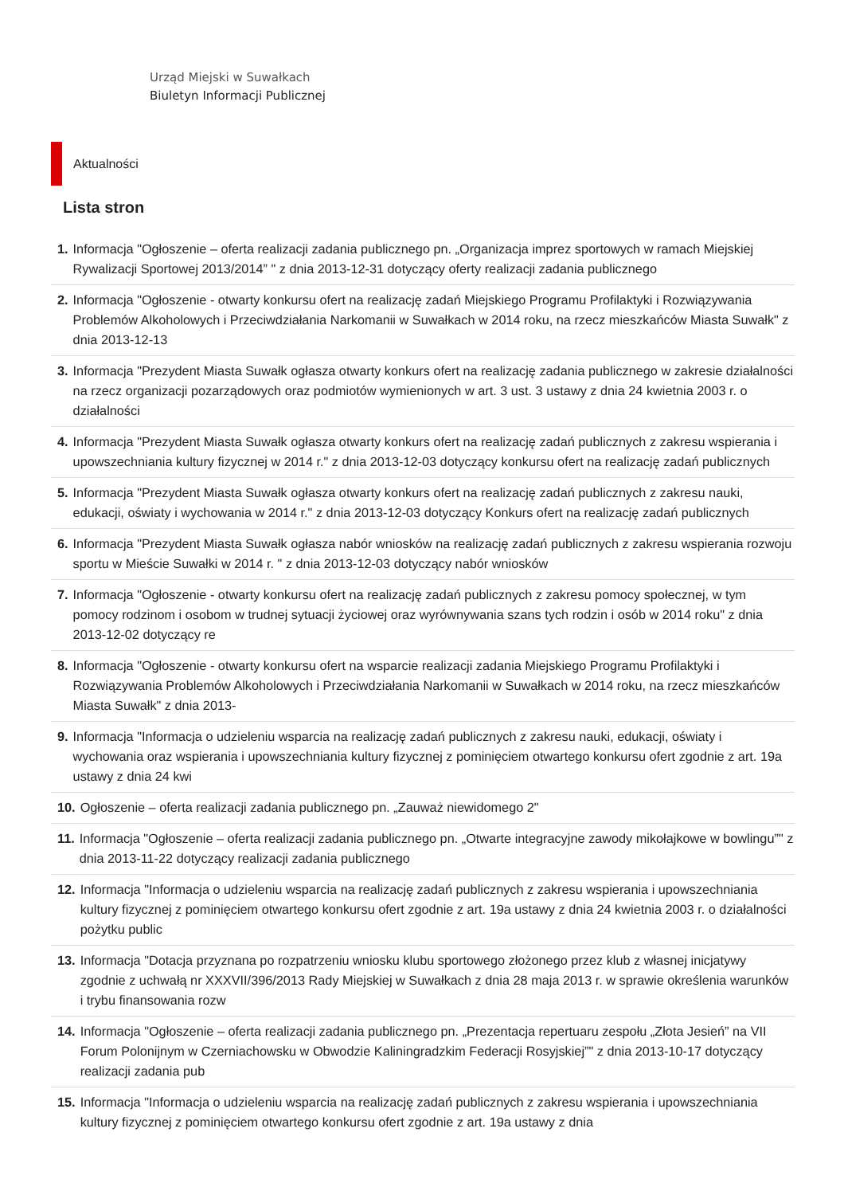Urząd Miejski w Suwałkach
Biuletyn Informacji Publicznej
Aktualności
Lista stron
1. Informacja "Ogłoszenie – oferta realizacji zadania publicznego pn. „Organizacja imprez sportowych w ramach Miejskiej Rywalizacji Sportowej 2013/2014” " z dnia 2013-12-31 dotyczący oferty realizacji zadania publicznego
2. Informacja "Ogłoszenie - otwarty konkursu ofert na realizację zadań Miejskiego Programu Profilaktyki i Rozwiązywania Problemów Alkoholowych i Przeciwdziałania Narkomanii w Suwałkach w 2014 roku, na rzecz mieszkańców Miasta Suwałk" z dnia 2013-12-13
3. Informacja "Prezydent Miasta Suwałk ogłasza otwarty konkurs ofert na realizację zadania publicznego w zakresie działalności na rzecz organizacji pozarządowych oraz podmiotów wymienionych w art. 3 ust. 3 ustawy z dnia 24 kwietnia 2003 r. o działalności
4. Informacja "Prezydent Miasta Suwałk ogłasza otwarty konkurs ofert na realizację zadań publicznych z zakresu wspierania i upowszechniania kultury fizycznej w 2014 r." z dnia 2013-12-03 dotyczący konkursu ofert na realizację zadań publicznych
5. Informacja "Prezydent Miasta Suwałk ogłasza otwarty konkurs ofert na realizację zadań publicznych z zakresu nauki, edukacji, oświaty i wychowania w 2014 r." z dnia 2013-12-03 dotyczący Konkurs ofert na realizację zadań publicznych
6. Informacja "Prezydent Miasta Suwałk ogłasza nabór wniosków na realizację zadań publicznych z zakresu wspierania rozwoju sportu w Mieście Suwałki w 2014 r. " z dnia 2013-12-03 dotyczący nabór wniosków
7. Informacja "Ogłoszenie - otwarty konkursu ofert na realizację zadań publicznych z zakresu pomocy społecznej, w tym pomocy rodzinom i osobom w trudnej sytuacji życiowej oraz wyrównywania szans tych rodzin i osób w 2014 roku" z dnia 2013-12-02 dotyczący re
8. Informacja "Ogłoszenie - otwarty konkursu ofert na wsparcie realizacji zadania Miejskiego Programu Profilaktyki i Rozwiązywania Problemów Alkoholowych i Przeciwdziałania Narkomanii w Suwałkach w 2014 roku, na rzecz mieszkańców Miasta Suwałk" z dnia 2013-
9. Informacja "Informacja o udzieleniu wsparcia na realizację zadań publicznych z zakresu nauki, edukacji, oświaty i wychowania oraz wspierania i upowszechniania kultury fizycznej z pominięciem otwartego konkursu ofert zgodnie z art. 19a ustawy z dnia 24 kwi
10. Ogłoszenie – oferta realizacji zadania publicznego pn. „Zauważ niewidomego 2"
11. Informacja "Ogłoszenie – oferta realizacji zadania publicznego pn. „Otwarte integracyjne zawody mikołajkowe w bowlingu”" z dnia 2013-11-22 dotyczący realizacji zadania publicznego
12. Informacja "Informacja o udzieleniu wsparcia na realizację zadań publicznych z zakresu wspierania i upowszechniania kultury fizycznej z pominięciem otwartego konkursu ofert zgodnie z art. 19a ustawy z dnia 24 kwietnia 2003 r. o działalności pożytku public
13. Informacja "Dotacja przyznana po rozpatrzeniu wniosku klubu sportowego złożonego przez klub z własnej inicjatywy zgodnie z uchwałą nr XXXVII/396/2013 Rady Miejskiej w Suwałkach z dnia 28 maja 2013 r. w sprawie określenia warunków i trybu finansowania rozw
14. Informacja "Ogłoszenie – oferta realizacji zadania publicznego pn. „Prezentacja repertuaru zespołu „Złota Jesień” na VII Forum Polonijnym w Czerniachowsku w Obwodzie Kaliningradzkim Federacji Rosyjskiej”" z dnia 2013-10-17 dotyczący realizacji zadania pub
15. Informacja "Informacja o udzieleniu wsparcia na realizację zadań publicznych z zakresu wspierania i upowszechniania kultury fizycznej z pominięciem otwartego konkursu ofert zgodnie z art. 19a ustawy z dnia